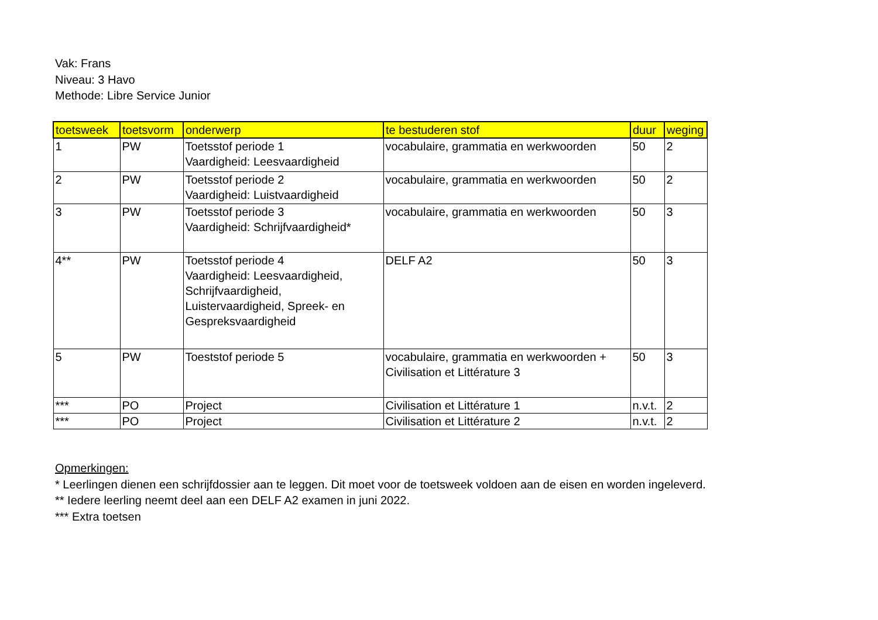Vak: Frans
Niveau: 3 Havo
Methode: Libre Service Junior
| toetsweek | toetsvorm | onderwerp | te bestuderen stof | duur | weging |
| --- | --- | --- | --- | --- | --- |
| 1 | PW | Toetsstof periode 1 Vaardigheid: Leesvaardigheid | vocabulaire, grammatia en werkwoorden | 50 | 2 |
| 2 | PW | Toetsstof periode 2 Vaardigheid: Luistvaardigheid | vocabulaire, grammatia en werkwoorden | 50 | 2 |
| 3 | PW | Toetsstof periode 3 Vaardigheid: Schrijfvaardigheid* | vocabulaire, grammatia en werkwoorden | 50 | 3 |
| 4** | PW | Toetsstof periode 4 Vaardigheid: Leesvaardigheid, Schrijfvaardigheid, Luistervaardigheid, Spreek- en Gespreksvaardigheid | DELF A2 | 50 | 3 |
| 5 | PW | Toeststof periode 5 | vocabulaire, grammatia en werkwoorden + Civilisation et Littérature 3 | 50 | 3 |
| *** | PO | Project | Civilisation et Littérature 1 | n.v.t. | 2 |
| *** | PO | Project | Civilisation et Littérature 2 | n.v.t. | 2 |
Opmerkingen:
* Leerlingen dienen een schrijfdossier aan te leggen. Dit moet voor de toetsweek voldoen aan de eisen en worden ingeleverd.
** Iedere leerling neemt deel aan een DELF A2 examen in juni 2022.
*** Extra toetsen